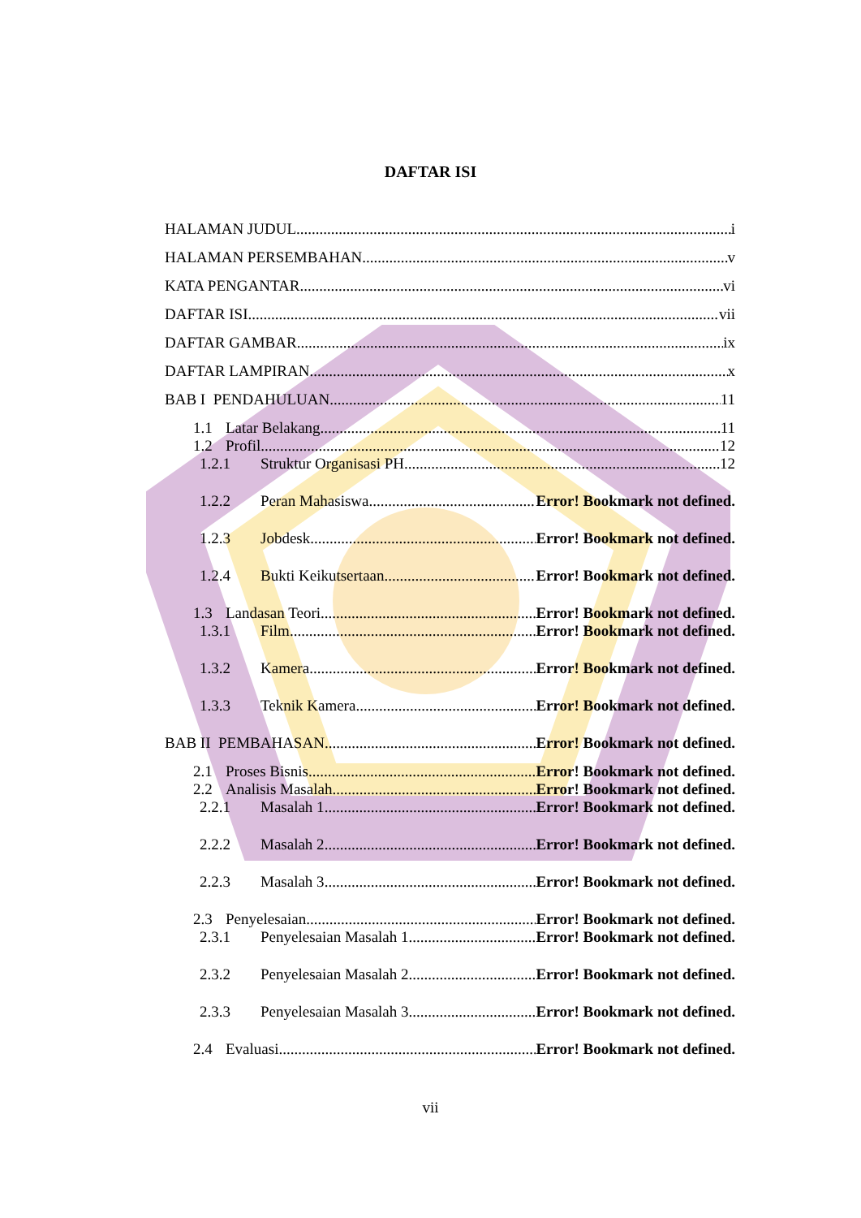DAFTAR ISI
HALAMAN JUDUL i
HALAMAN PERSEMBAHAN v
KATA PENGANTAR vi
DAFTAR ISI vii
DAFTAR GAMBAR ix
DAFTAR LAMPIRAN x
BAB I PENDAHULUAN 11
1.1 Latar Belakang 11
1.2 Profil 12
1.2.1 Struktur Organisasi PH 12
1.2.2 Peran Mahasiswa Error! Bookmark not defined.
1.2.3 Jobdesk Error! Bookmark not defined.
1.2.4 Bukti Keikutsertaan Error! Bookmark not defined.
1.3 Landasan Teori Error! Bookmark not defined.
1.3.1 Film Error! Bookmark not defined.
1.3.2 Kamera Error! Bookmark not defined.
1.3.3 Teknik Kamera Error! Bookmark not defined.
BAB II PEMBAHASAN Error! Bookmark not defined.
2.1 Proses Bisnis Error! Bookmark not defined.
2.2 Analisis Masalah Error! Bookmark not defined.
2.2.1 Masalah 1 Error! Bookmark not defined.
2.2.2 Masalah 2 Error! Bookmark not defined.
2.2.3 Masalah 3 Error! Bookmark not defined.
2.3 Penyelesaian Error! Bookmark not defined.
2.3.1 Penyelesaian Masalah 1 Error! Bookmark not defined.
2.3.2 Penyelesaian Masalah 2 Error! Bookmark not defined.
2.3.3 Penyelesaian Masalah 3 Error! Bookmark not defined.
2.4 Evaluasi Error! Bookmark not defined.
vii